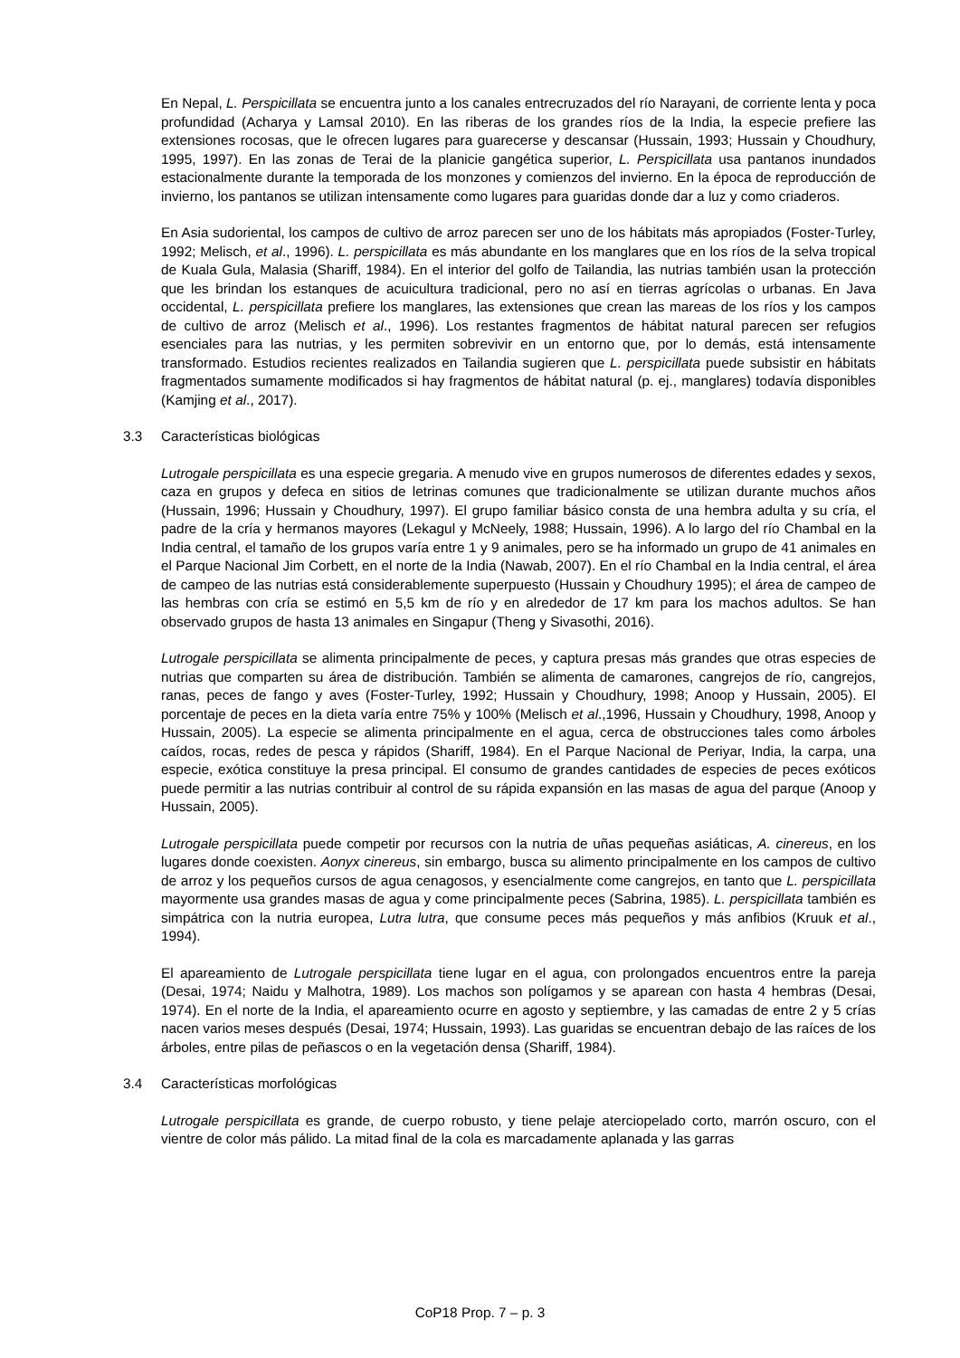En Nepal, L. Perspicillata se encuentra junto a los canales entrecruzados del río Narayani, de corriente lenta y poca profundidad (Acharya y Lamsal 2010). En las riberas de los grandes ríos de la India, la especie prefiere las extensiones rocosas, que le ofrecen lugares para guarecerse y descansar (Hussain, 1993; Hussain y Choudhury, 1995, 1997). En las zonas de Terai de la planicie gangética superior, L. Perspicillata usa pantanos inundados estacionalmente durante la temporada de los monzones y comienzos del invierno. En la época de reproducción de invierno, los pantanos se utilizan intensamente como lugares para guaridas donde dar a luz y como criaderos.
En Asia sudoriental, los campos de cultivo de arroz parecen ser uno de los hábitats más apropiados (Foster-Turley, 1992; Melisch, et al., 1996). L. perspicillata es más abundante en los manglares que en los ríos de la selva tropical de Kuala Gula, Malasia (Shariff, 1984). En el interior del golfo de Tailandia, las nutrias también usan la protección que les brindan los estanques de acuicultura tradicional, pero no así en tierras agrícolas o urbanas. En Java occidental, L. perspicillata prefiere los manglares, las extensiones que crean las mareas de los ríos y los campos de cultivo de arroz (Melisch et al., 1996). Los restantes fragmentos de hábitat natural parecen ser refugios esenciales para las nutrias, y les permiten sobrevivir en un entorno que, por lo demás, está intensamente transformado. Estudios recientes realizados en Tailandia sugieren que L. perspicillata puede subsistir en hábitats fragmentados sumamente modificados si hay fragmentos de hábitat natural (p. ej., manglares) todavía disponibles (Kamjing et al., 2017).
3.3 Características biológicas
Lutrogale perspicillata es una especie gregaria. A menudo vive en grupos numerosos de diferentes edades y sexos, caza en grupos y defeca en sitios de letrinas comunes que tradicionalmente se utilizan durante muchos años (Hussain, 1996; Hussain y Choudhury, 1997). El grupo familiar básico consta de una hembra adulta y su cría, el padre de la cría y hermanos mayores (Lekagul y McNeely, 1988; Hussain, 1996). A lo largo del río Chambal en la India central, el tamaño de los grupos varía entre 1 y 9 animales, pero se ha informado un grupo de 41 animales en el Parque Nacional Jim Corbett, en el norte de la India (Nawab, 2007). En el río Chambal en la India central, el área de campeo de las nutrias está considerablemente superpuesto (Hussain y Choudhury 1995); el área de campeo de las hembras con cría se estimó en 5,5 km de río y en alrededor de 17 km para los machos adultos. Se han observado grupos de hasta 13 animales en Singapur (Theng y Sivasothi, 2016).
Lutrogale perspicillata se alimenta principalmente de peces, y captura presas más grandes que otras especies de nutrias que comparten su área de distribución. También se alimenta de camarones, cangrejos de río, cangrejos, ranas, peces de fango y aves (Foster-Turley, 1992; Hussain y Choudhury, 1998; Anoop y Hussain, 2005). El porcentaje de peces en la dieta varía entre 75% y 100% (Melisch et al.,1996, Hussain y Choudhury, 1998, Anoop y Hussain, 2005). La especie se alimenta principalmente en el agua, cerca de obstrucciones tales como árboles caídos, rocas, redes de pesca y rápidos (Shariff, 1984). En el Parque Nacional de Periyar, India, la carpa, una especie, exótica constituye la presa principal. El consumo de grandes cantidades de especies de peces exóticos puede permitir a las nutrias contribuir al control de su rápida expansión en las masas de agua del parque (Anoop y Hussain, 2005).
Lutrogale perspicillata puede competir por recursos con la nutria de uñas pequeñas asiáticas, A. cinereus, en los lugares donde coexisten. Aonyx cinereus, sin embargo, busca su alimento principalmente en los campos de cultivo de arroz y los pequeños cursos de agua cenagosos, y esencialmente come cangrejos, en tanto que L. perspicillata mayormente usa grandes masas de agua y come principalmente peces (Sabrina, 1985). L. perspicillata también es simpátrica con la nutria europea, Lutra lutra, que consume peces más pequeños y más anfibios (Kruuk et al., 1994).
El apareamiento de Lutrogale perspicillata tiene lugar en el agua, con prolongados encuentros entre la pareja (Desai, 1974; Naidu y Malhotra, 1989). Los machos son polígamos y se aparean con hasta 4 hembras (Desai, 1974). En el norte de la India, el apareamiento ocurre en agosto y septiembre, y las camadas de entre 2 y 5 crías nacen varios meses después (Desai, 1974; Hussain, 1993). Las guaridas se encuentran debajo de las raíces de los árboles, entre pilas de peñascos o en la vegetación densa (Shariff, 1984).
3.4 Características morfológicas
Lutrogale perspicillata es grande, de cuerpo robusto, y tiene pelaje aterciopelado corto, marrón oscuro, con el vientre de color más pálido. La mitad final de la cola es marcadamente aplanada y las garras
CoP18 Prop. 7 – p. 3